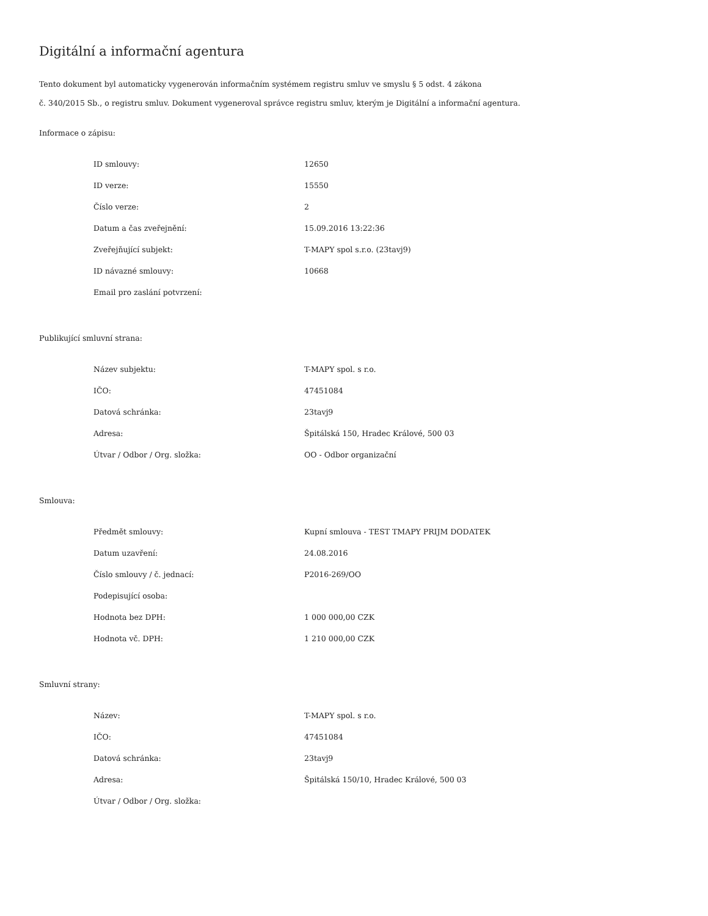Digitální a informační agentura
Tento dokument byl automaticky vygenerován informačním systémem registru smluv ve smyslu § 5 odst. 4 zákona
č. 340/2015 Sb., o registru smluv. Dokument vygeneroval správce registru smluv, kterým je Digitální a informační agentura.
Informace o zápisu:
| ID smlouvy: | 12650 |
| ID verze: | 15550 |
| Číslo verze: | 2 |
| Datum a čas zveřejnění: | 15.09.2016 13:22:36 |
| Zveřejňující subjekt: | T-MAPY spol s.r.o. (23tavj9) |
| ID návazné smlouvy: | 10668 |
| Email pro zaslání potvrzení: | |
Publikující smluvní strana:
| Název subjektu: | T-MAPY spol. s r.o. |
| IČO: | 47451084 |
| Datová schránka: | 23tavj9 |
| Adresa: | Špitálská 150, Hradec Králové, 500 03 |
| Útvar / Odbor / Org. složka: | OO - Odbor organizační |
Smlouva:
| Předmět smlouvy: | Kupní smlouva - TEST TMAPY PRIJM DODATEK |
| Datum uzavření: | 24.08.2016 |
| Číslo smlouvy / č. jednací: | P2016-269/OO |
| Podepisující osoba: | |
| Hodnota bez DPH: | 1 000 000,00 CZK |
| Hodnota vč. DPH: | 1 210 000,00 CZK |
Smluvní strany:
| Název: | T-MAPY spol. s r.o. |
| IČO: | 47451084 |
| Datová schránka: | 23tavj9 |
| Adresa: | Špitálská 150/10, Hradec Králové, 500 03 |
| Útvar / Odbor / Org. složka: | |